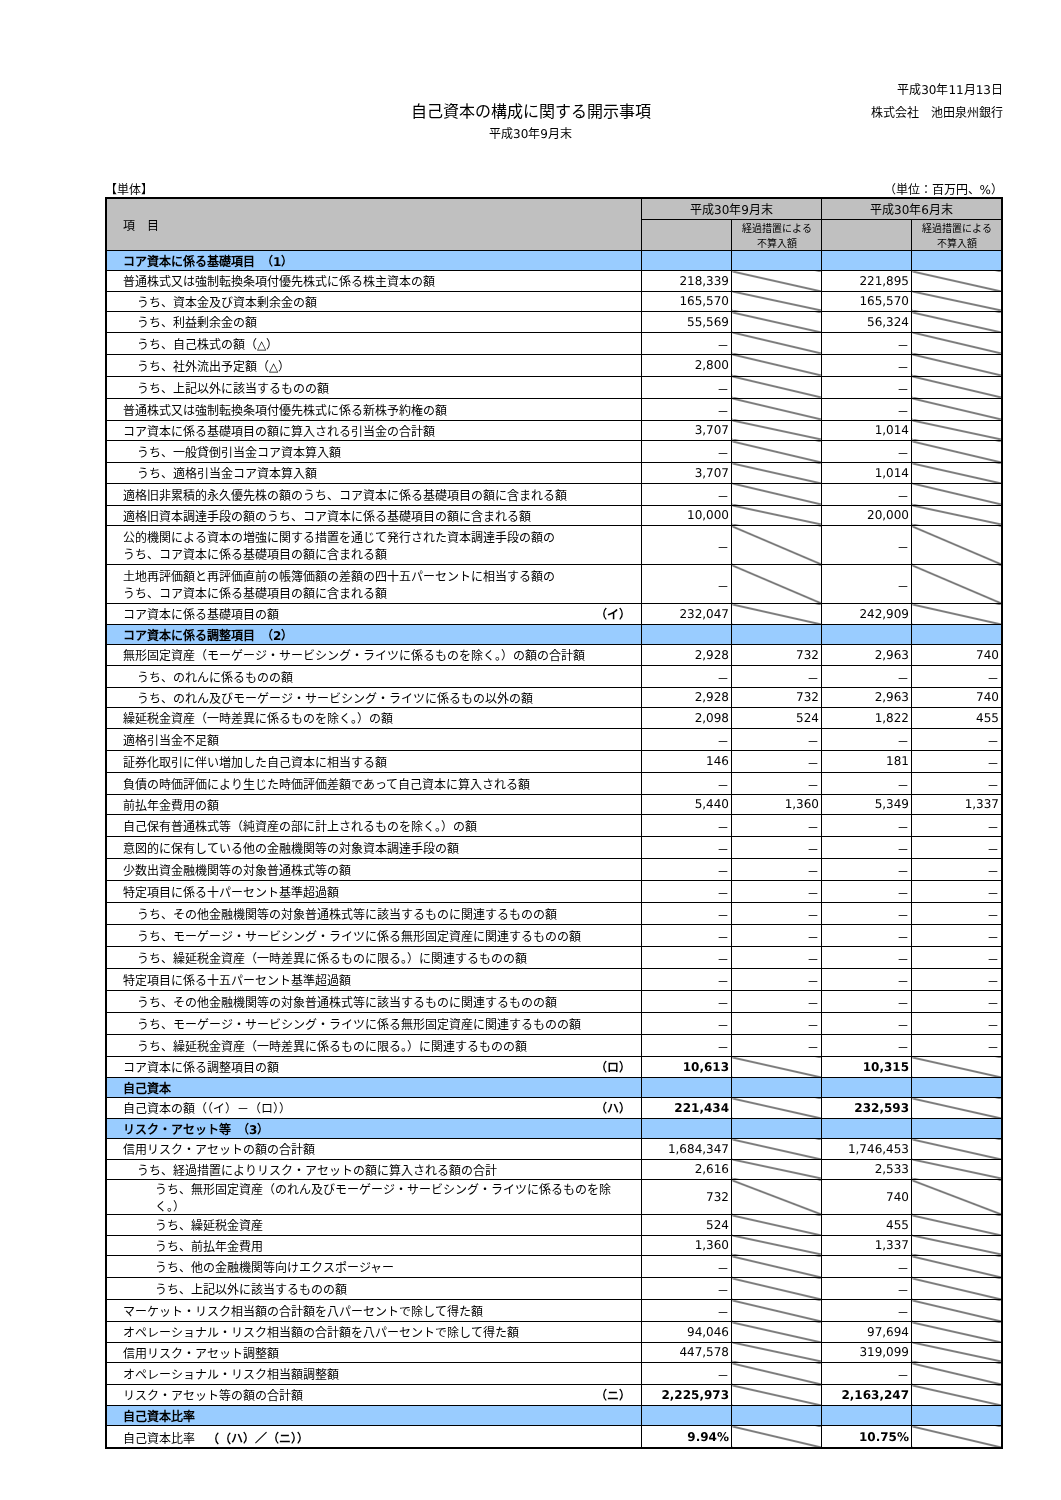平成30年11月13日
株式会社　池田泉州銀行
自己資本の構成に関する開示事項
平成30年9月末
【単体】 （単位：百万円、%）
| 項 目 | 平成30年9月末 | | 平成30年6月末 | |
| --- | --- | --- | --- | --- |
| | | 経過措置による 不算入額 | | 経過措置による 不算入額 |
| コア資本に係る基礎項目 （1） | | | | |
| 普通株式又は強制転換条項付優先株式に係る株主資本の額 | 218,339 | | 221,895 | |
| うち、資本金及び資本剰余金の額 | 165,570 | | 165,570 | |
| うち、利益剰余金の額 | 55,569 | | 56,324 | |
| うち、自己株式の額（△） | － | | － | |
| うち、社外流出予定額（△） | 2,800 | | － | |
| うち、上記以外に該当するものの額 | － | | － | |
| 普通株式又は強制転換条項付優先株式に係る新株予約権の額 | － | | － | |
| コア資本に係る基礎項目の額に算入される引当金の合計額 | 3,707 | | 1,014 | |
| うち、一般貸倒引当金コア資本算入額 | － | | － | |
| うち、適格引当金コア資本算入額 | 3,707 | | 1,014 | |
| 適格旧非累積的永久優先株の額のうち、コア資本に係る基礎項目の額に含まれる額 | － | | － | |
| 適格旧資本調達手段の額のうち、コア資本に係る基礎項目の額に含まれる額 | 10,000 | | 20,000 | |
| 公的機関による資本の増強に関する措置を通じて発行された資本調達手段の額の うち、コア資本に係る基礎項目の額に含まれる額 | － | | － | |
| 土地再評価額と再評価直前の帳簿価額の差額の四十五パーセントに相当する額の うち、コア資本に係る基礎項目の額に含まれる額 | － | | － | |
| コア資本に係る基礎項目の額 （イ） | 232,047 | | 242,909 | |
| コア資本に係る調整項目 （2） | | | | |
| 無形固定資産（モーゲージ・サービシング・ライツに係るものを除く。）の額の合計額 | 2,928 | 732 | 2,963 | 740 |
| うち、のれんに係るものの額 | － | － | － | － |
| うち、のれん及びモーゲージ・サービシング・ライツに係るもの以外の額 | 2,928 | 732 | 2,963 | 740 |
| 繰延税金資産（一時差異に係るものを除く。）の額 | 2,098 | 524 | 1,822 | 455 |
| 適格引当金不足額 | － | － | － | － |
| 証券化取引に伴い増加した自己資本に相当する額 | 146 | － | 181 | － |
| 負債の時価評価により生じた時価評価差額であって自己資本に算入される額 | － | － | － | － |
| 前払年金費用の額 | 5,440 | 1,360 | 5,349 | 1,337 |
| 自己保有普通株式等（純資産の部に計上されるものを除く。）の額 | － | － | － | － |
| 意図的に保有している他の金融機関等の対象資本調達手段の額 | － | － | － | － |
| 少数出資金融機関等の対象普通株式等の額 | － | － | － | － |
| 特定項目に係る十パーセント基準超過額 | － | － | － | － |
| うち、その他金融機関等の対象普通株式等に該当するものに関連するものの額 | － | － | － | － |
| うち、モーゲージ・サービシング・ライツに係る無形固定資産に関連するものの額 | － | － | － | － |
| うち、繰延税金資産（一時差異に係るものに限る。）に関連するものの額 | － | － | － | － |
| 特定項目に係る十五パーセント基準超過額 | － | － | － | － |
| うち、その他金融機関等の対象普通株式等に該当するものに関連するものの額 | － | － | － | － |
| うち、モーゲージ・サービシング・ライツに係る無形固定資産に関連するものの額 | － | － | － | － |
| うち、繰延税金資産（一時差異に係るものに限る。）に関連するものの額 | － | － | － | － |
| コア資本に係る調整項目の額 （ロ） | 10,613 | | 10,315 | |
| 自己資本 | | | | |
| 自己資本の額（（イ）－（ロ）） （ハ） | 221,434 | | 232,593 | |
| リスク・アセット等 （3） | | | | |
| 信用リスク・アセットの額の合計額 | 1,684,347 | | 1,746,453 | |
| うち、経過措置によりリスク・アセットの額に算入される額の合計 | 2,616 | | 2,533 | |
| うち、無形固定資産（のれん及びモーゲージ・サービシング・ライツに係るものを除く。） | 732 | | 740 | |
| うち、繰延税金資産 | 524 | | 455 | |
| うち、前払年金費用 | 1,360 | | 1,337 | |
| うち、他の金融機関等向けエクスポージャー | － | | － | |
| うち、上記以外に該当するものの額 | － | | － | |
| マーケット・リスク相当額の合計額を八パーセントで除して得た額 | － | | － | |
| オペレーショナル・リスク相当額の合計額を八パーセントで除して得た額 | 94,046 | | 97,694 | |
| 信用リスク・アセット調整額 | 447,578 | | 319,099 | |
| オペレーショナル・リスク相当額調整額 | － | | － | |
| リスク・アセット等の額の合計額 （ニ） | 2,225,973 | | 2,163,247 | |
| 自己資本比率 | | | | |
| 自己資本比率 （（ハ）／（ニ）） | 9.94% | | 10.75% | |